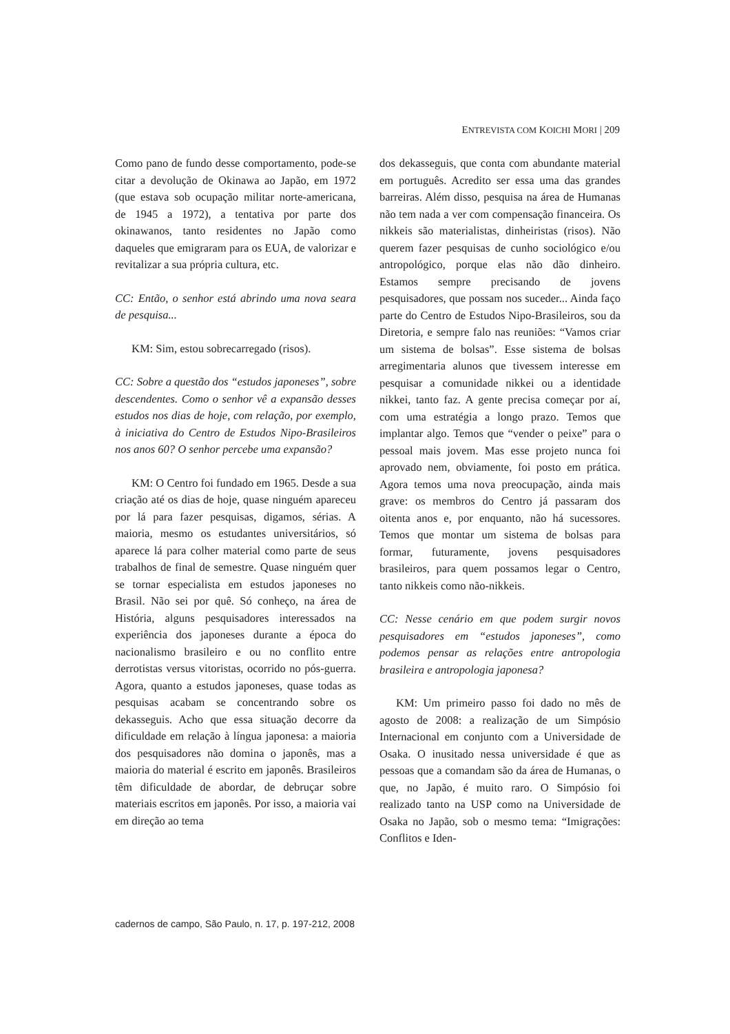ENTREVISTA COM KOICHI MORI | 209
Como pano de fundo desse comportamento, pode-se citar a devolução de Okinawa ao Japão, em 1972 (que estava sob ocupação militar norte-americana, de 1945 a 1972), a tentativa por parte dos okinawanos, tanto residentes no Japão como daqueles que emigraram para os EUA, de valorizar e revitalizar a sua própria cultura, etc.
CC: Então, o senhor está abrindo uma nova seara de pesquisa...
KM: Sim, estou sobrecarregado (risos).
CC: Sobre a questão dos “estudos japoneses”, sobre descendentes. Como o senhor vê a expansão desses estudos nos dias de hoje, com relação, por exemplo, à iniciativa do Centro de Estudos Nipo-Brasileiros nos anos 60? O senhor percebe uma expansão?
KM: O Centro foi fundado em 1965. Desde a sua criação até os dias de hoje, quase ninguém apareceu por lá para fazer pesquisas, digamos, sérias. A maioria, mesmo os estudantes universitários, só aparece lá para colher material como parte de seus trabalhos de final de semestre. Quase ninguém quer se tornar especialista em estudos japoneses no Brasil. Não sei por quê. Só conheço, na área de História, alguns pesquisadores interessados na experiência dos japoneses durante a época do nacionalismo brasileiro e ou no conflito entre derrotistas versus vitoristas, ocorrido no pós-guerra. Agora, quanto a estudos japoneses, quase todas as pesquisas acabam se concentrando sobre os dekasseguis. Acho que essa situação decorre da dificuldade em relação à língua japonesa: a maioria dos pesquisadores não domina o japonês, mas a maioria do material é escrito em japonês. Brasileiros têm dificuldade de abordar, de debruçar sobre materiais escritos em japonês. Por isso, a maioria vai em direção ao tema
dos dekasseguis, que conta com abundante material em português. Acredito ser essa uma das grandes barreiras. Além disso, pesquisa na área de Humanas não tem nada a ver com compensação financeira. Os nikkeis são materialistas, dinheiristas (risos). Não querem fazer pesquisas de cunho sociológico e/ou antropológico, porque elas não dão dinheiro. Estamos sempre precisando de jovens pesquisadores, que possam nos suceder... Ainda faço parte do Centro de Estudos Nipo-Brasileiros, sou da Diretoria, e sempre falo nas reuniões: “Vamos criar um sistema de bolsas”. Esse sistema de bolsas arregimentaria alunos que tivessem interesse em pesquisar a comunidade nikkei ou a identidade nikkei, tanto faz. A gente precisa começar por aí, com uma estratégia a longo prazo. Temos que implantar algo. Temos que “vender o peixe” para o pessoal mais jovem. Mas esse projeto nunca foi aprovado nem, obviamente, foi posto em prática. Agora temos uma nova preocupação, ainda mais grave: os membros do Centro já passaram dos oitenta anos e, por enquanto, não há sucessores. Temos que montar um sistema de bolsas para formar, futuramente, jovens pesquisadores brasileiros, para quem possamos legar o Centro, tanto nikkeis como não-nikkeis.
CC: Nesse cenário em que podem surgir novos pesquisadores em “estudos japoneses”, como podemos pensar as relações entre antropologia brasileira e antropologia japonesa?
KM: Um primeiro passo foi dado no mês de agosto de 2008: a realização de um Simpósio Internacional em conjunto com a Universidade de Osaka. O inusitado nessa universidade é que as pessoas que a comandam são da área de Humanas, o que, no Japão, é muito raro. O Simpósio foi realizado tanto na USP como na Universidade de Osaka no Japão, sob o mesmo tema: “Imigrações: Conflitos e Iden-
cadernos de campo, São Paulo, n. 17, p. 197-212, 2008